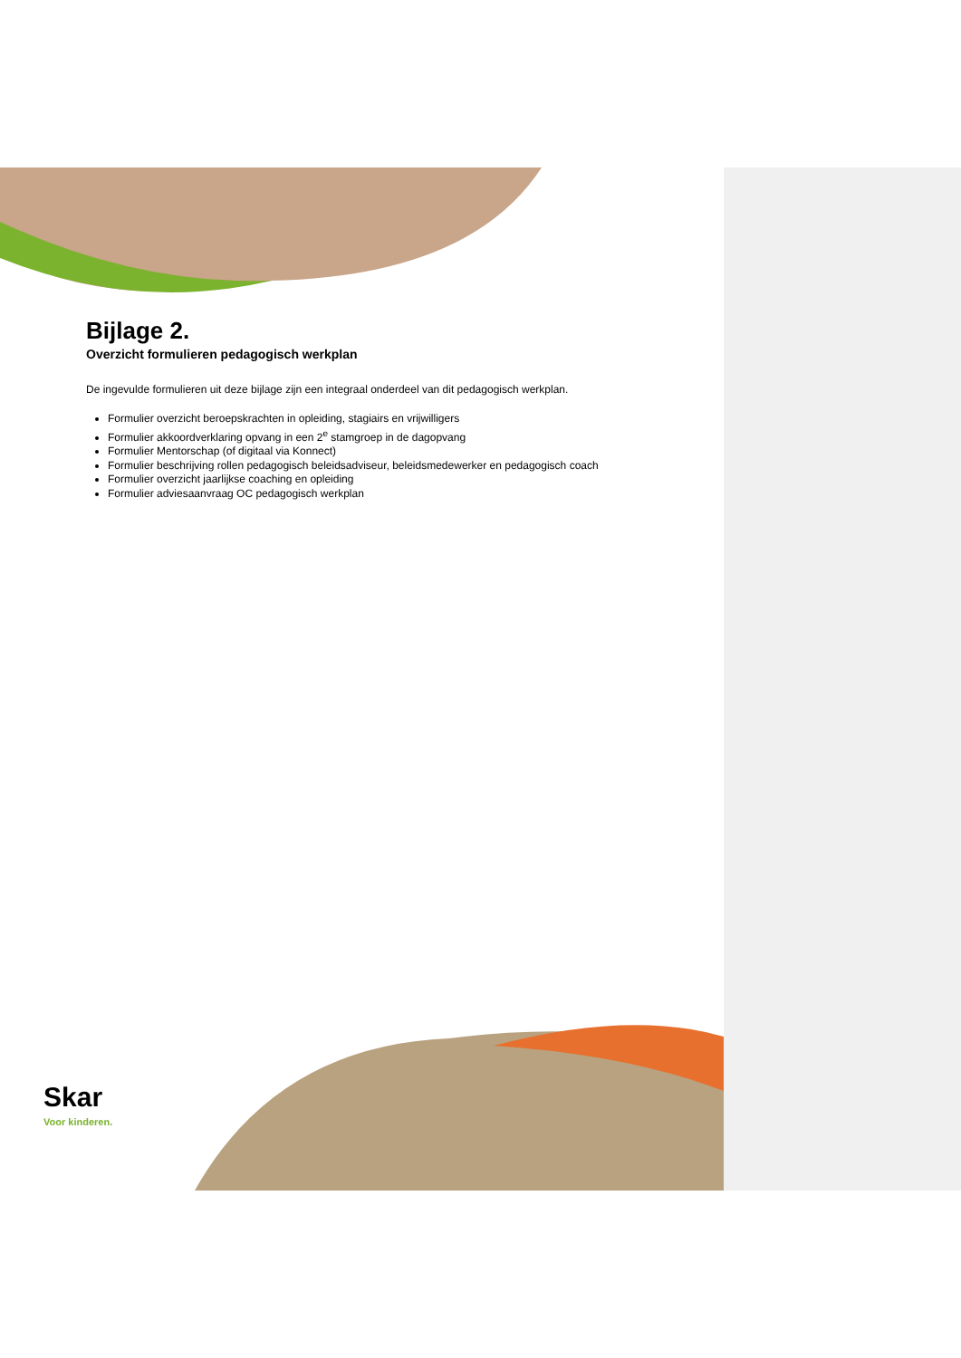Bijlage 2.
Overzicht formulieren pedagogisch werkplan
De ingevulde formulieren uit deze bijlage zijn een integraal onderdeel van dit pedagogisch werkplan.
Formulier overzicht beroepskrachten in opleiding, stagiairs en vrijwilligers
Formulier akkoordverklaring opvang in een 2<sup>e</sup> stamgroep in de dagopvang
Formulier Mentorschap (of digitaal via Konnect)
Formulier beschrijving rollen pedagogisch beleidsadviseur, beleidsmedewerker en pedagogisch coach
Formulier overzicht jaarlijkse coaching en opleiding
Formulier adviesaanvraag OC pedagogisch werkplan
Skar
Voor kinderen.